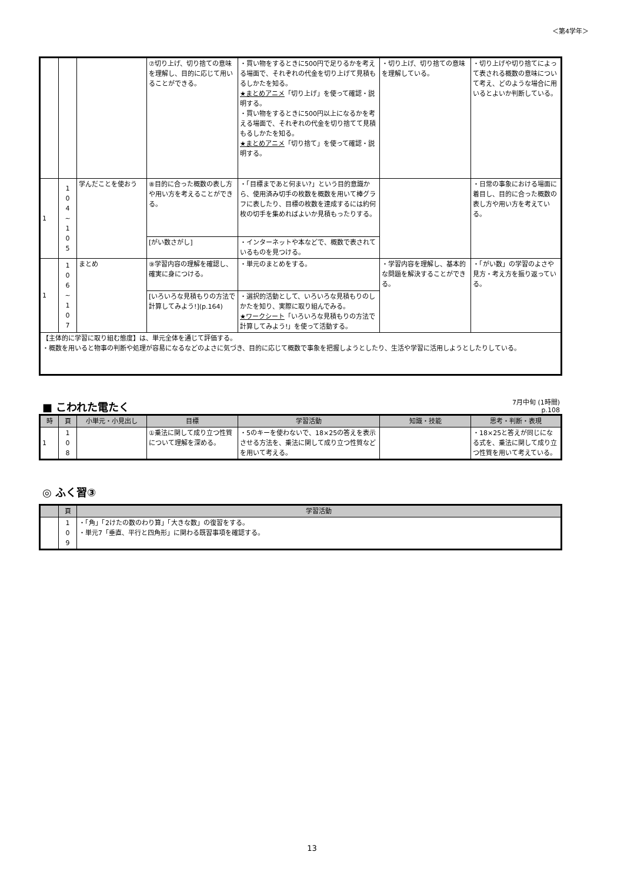＜第4学年＞
| | | | ⑦切り上げ、切り捨ての意味を理解し、目的に応じて用いることができる。 | ・買い物をするときに500円で足りるかを考える場面で、それぞれの代金を切り上げて見積もるしかたを知る。 ★まとめアニメ 「切り上げ」を使って確認・説明する。 ・買い物をするときに500円以上になるかを考える場面で、それぞれの代金を切り捨てて見積もるしかたを知る。 ★まとめアニメ 「切り捨て」を使って確認・説明する。 | ・切り上げ、切り捨ての意味を理解している。 | ・切り上げや切り捨てによって表される概数の意味について考え、どのような場合に用いるとよいか判断している。 |
| 1 | 1 0 4 ~ 1 0 5 | 学んだことを使おう | ⑧目的に合った概数の表し方や用い方を考えることができる。 | ・「目標まであと何まい?」という目的意識から、使用済み切手の枚数を概数を用いて棒グラフに表したり、目標の枚数を達成するには約何枚の切手を集めればよいか見積もったりする。 | | ・日常の事象における場面に着目し、目的に合った概数の表し方や用い方を考えている。 |
| | | | [がい数さがし] | ・インターネットや本などで、概数で表されているものを見つける。 | | |
| 1 | 1 0 6 ~ 1 0 7 | まとめ | ⑨学習内容の理解を確認し、確実に身につける。 | ・単元のまとめをする。 | ・学習内容を理解し、基本的な問題を解決することができる。 | ・「がい数」の学習のよさや見方・考え方を振り返っている。 |
| | | | [いろいろな見積もりの方法で計算してみよう!](p.164) | ・選択的活動として、いろいろな見積もりのしかたを知り、実際に取り組んでみる。 ★ワークシート 「いろいろな見積もりの方法で計算してみよう!」を使って活動する。 | | |
| 【主体的に学習に取り組む態度】は、単元全体を通じて評価する。 ・概数を用いると物事の判断や処理が容易になるなどのよさに気づき、目的に応じて概数で事象を把握しようとしたり、生活や学習に活用しようとしたりしている。 | | | | | | |
■ こわれた電たく
7月中旬 (1時間)
p.108
| 時 | 頁 | 小単元・小見出し | 目標 | 学習活動 | 知識・技能 | 思考・判断・表現 |
| --- | --- | --- | --- | --- | --- | --- |
| 1 | 1 0 8 | | ①乗法に関して成り立つ性質について理解を深める。 | ・5のキーを使わないで、18×25の答えを表示させる方法を、乗法に関して成り立つ性質などを用いて考える。 | | ・18×25と答えが同じになる式を、乗法に関して成り立つ性質を用いて考えている。 |
◎ ふく習③
| | 頁 | 学習活動 |
| --- | --- | --- |
| | 1 0 9 | ・「角」「2けたの数のわり算」「大きな数」の復習をする。 ・単元7「垂直、平行と四角形」に関わる既習事項を確認する。 |
13